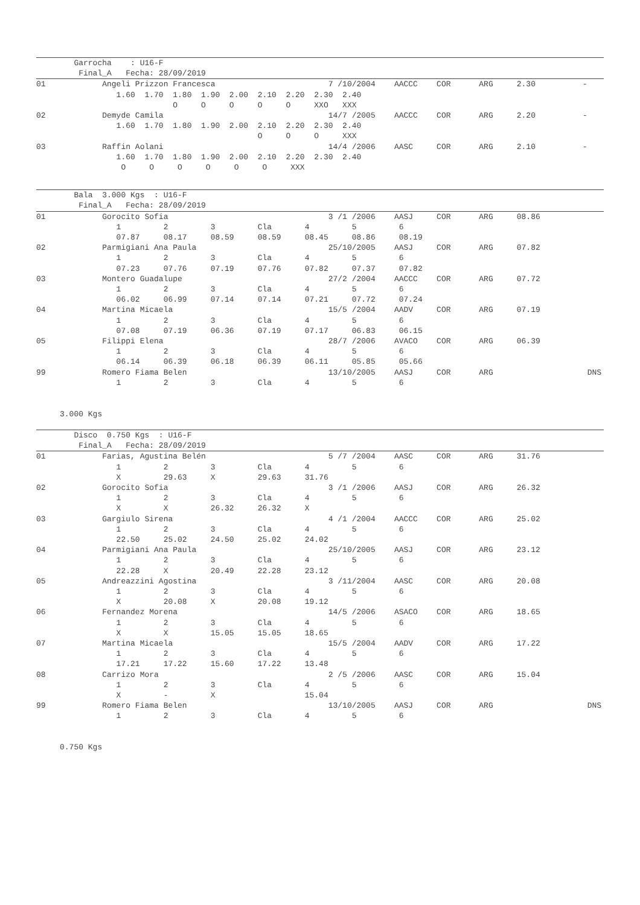Garrocha    : U16-F
         Final_A   Fecha: 28/09/2019
01            Angeli Prizzon Francesca                        7 /10/2004    AACCC    COR      ARG     2.30          -
                 1.60  1.70  1.80  1.90  2.00  2.10  2.20  2.30  2.40
                             O     O     O     O     O     XXO   XXX
02            Demyde Camila                                   14/7 /2005    AACCC    COR      ARG     2.20          -
                 1.60  1.70  1.80  1.90  2.00  2.10  2.20  2.30  2.40
                                               O     O     O     XXX
03            Raffin Aolani                                   14/4 /2006    AASC     COR      ARG     2.10          -
                 1.60  1.70  1.80  1.90  2.00  2.10  2.20  2.30  2.40
                  O     O     O     O     O     O     XXX
        Bala  3.000 Kgs  : U16-F
         Final_A   Fecha: 28/09/2019
01            Gorocito Sofia                                  3 /1 /2006    AASJ     COR      ARG     08.86
                 1         2         3         Cla       4         5         6
                 07.87     08.17     08.59     08.59     08.45     08.86     08.19
02            Parmigiani Ana Paula                            25/10/2005    AASJ     COR      ARG     07.82
                 1         2         3         Cla       4         5         6
                 07.23     07.76     07.19     07.76     07.82     07.37     07.82
03            Montero Guadalupe                               27/2 /2004    AACCC    COR      ARG     07.72
                 1         2         3         Cla       4         5         6
                 06.02     06.99     07.14     07.14     07.21     07.72     07.24
04            Martina Micaela                                 15/5 /2004    AADV     COR      ARG     07.19
                 1         2         3         Cla       4         5         6
                 07.08     07.19     06.36     07.19     07.17     06.83     06.15
05            Filippi Elena                                   28/7 /2006    AVACO    COR      ARG     06.39
                 1         2         3         Cla       4         5         6
                 06.14     06.39     06.18     06.39     06.11     05.85     05.66
99            Romero Fiama Belen                              13/10/2005    AASJ     COR      ARG                    DNS
                 1         2         3         Cla       4         5         6


     3.000 Kgs
        Disco  0.750 Kgs  : U16-F
         Final_A   Fecha: 28/09/2019
01            Farias, Agustina Belén                          5 /7 /2004    AASC     COR      ARG     31.76
                 1         2         3         Cla       4         5         6
                 X         29.63     X         29.63     31.76
02            Gorocito Sofia                                  3 /1 /2006    AASJ     COR      ARG     26.32
                 1         2         3         Cla       4         5         6
                 X         X         26.32     26.32     X
03            Gargiulo Sirena                                 4 /1 /2004    AACCC    COR      ARG     25.02
                 1         2         3         Cla       4         5         6
                 22.50     25.02     24.50     25.02     24.02
04            Parmigiani Ana Paula                            25/10/2005    AASJ     COR      ARG     23.12
                 1         2         3         Cla       4         5         6
                 22.28     X         20.49     22.28     23.12
05            Andreazzini Agostina                            3 /11/2004    AASC     COR      ARG     20.08
                 1         2         3         Cla       4         5         6
                 X         20.08     X         20.08     19.12
06            Fernandez Morena                                14/5 /2006    ASACO    COR      ARG     18.65
                 1         2         3         Cla       4         5         6
                 X         X         15.05     15.05     18.65
07            Martina Micaela                                 15/5 /2004    AADV     COR      ARG     17.22
                 1         2         3         Cla       4         5         6
                 17.21     17.22     15.60     17.22     13.48
08            Carrizo Mora                                    2 /5 /2006    AASC     COR      ARG     15.04
                 1         2         3         Cla       4         5         6
                 X         -         X                   15.04
99            Romero Fiama Belen                              13/10/2005    AASJ     COR      ARG                    DNS
                 1         2         3         Cla       4         5         6


     0.750 Kgs